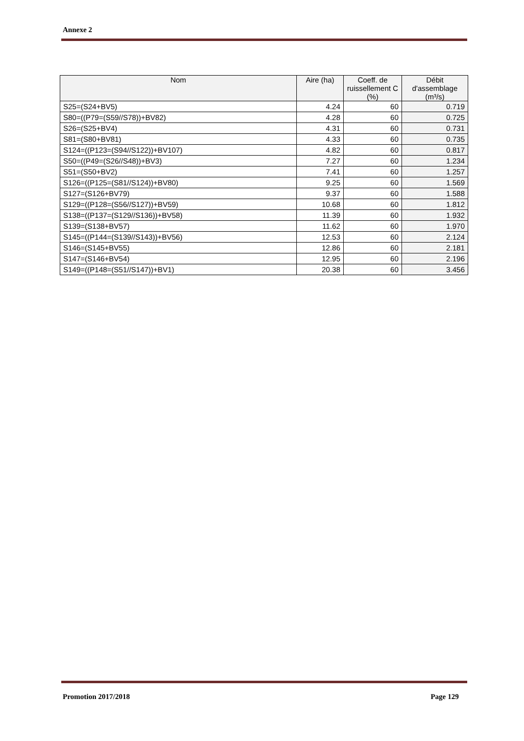Annexe 2
| Nom | Aire (ha) | Coeff. de ruissellement C (%) | Débit d'assemblage (m³/s) |
| --- | --- | --- | --- |
| S25=(S24+BV5) | 4.24 | 60 | 0.719 |
| S80=((P79=(S59//S78))+BV82) | 4.28 | 60 | 0.725 |
| S26=(S25+BV4) | 4.31 | 60 | 0.731 |
| S81=(S80+BV81) | 4.33 | 60 | 0.735 |
| S124=((P123=(S94//S122))+BV107) | 4.82 | 60 | 0.817 |
| S50=((P49=(S26//S48))+BV3) | 7.27 | 60 | 1.234 |
| S51=(S50+BV2) | 7.41 | 60 | 1.257 |
| S126=((P125=(S81//S124))+BV80) | 9.25 | 60 | 1.569 |
| S127=(S126+BV79) | 9.37 | 60 | 1.588 |
| S129=((P128=(S56//S127))+BV59) | 10.68 | 60 | 1.812 |
| S138=((P137=(S129//S136))+BV58) | 11.39 | 60 | 1.932 |
| S139=(S138+BV57) | 11.62 | 60 | 1.970 |
| S145=((P144=(S139//S143))+BV56) | 12.53 | 60 | 2.124 |
| S146=(S145+BV55) | 12.86 | 60 | 2.181 |
| S147=(S146+BV54) | 12.95 | 60 | 2.196 |
| S149=((P148=(S51//S147))+BV1) | 20.38 | 60 | 3.456 |
Promotion 2017/2018 Page 129